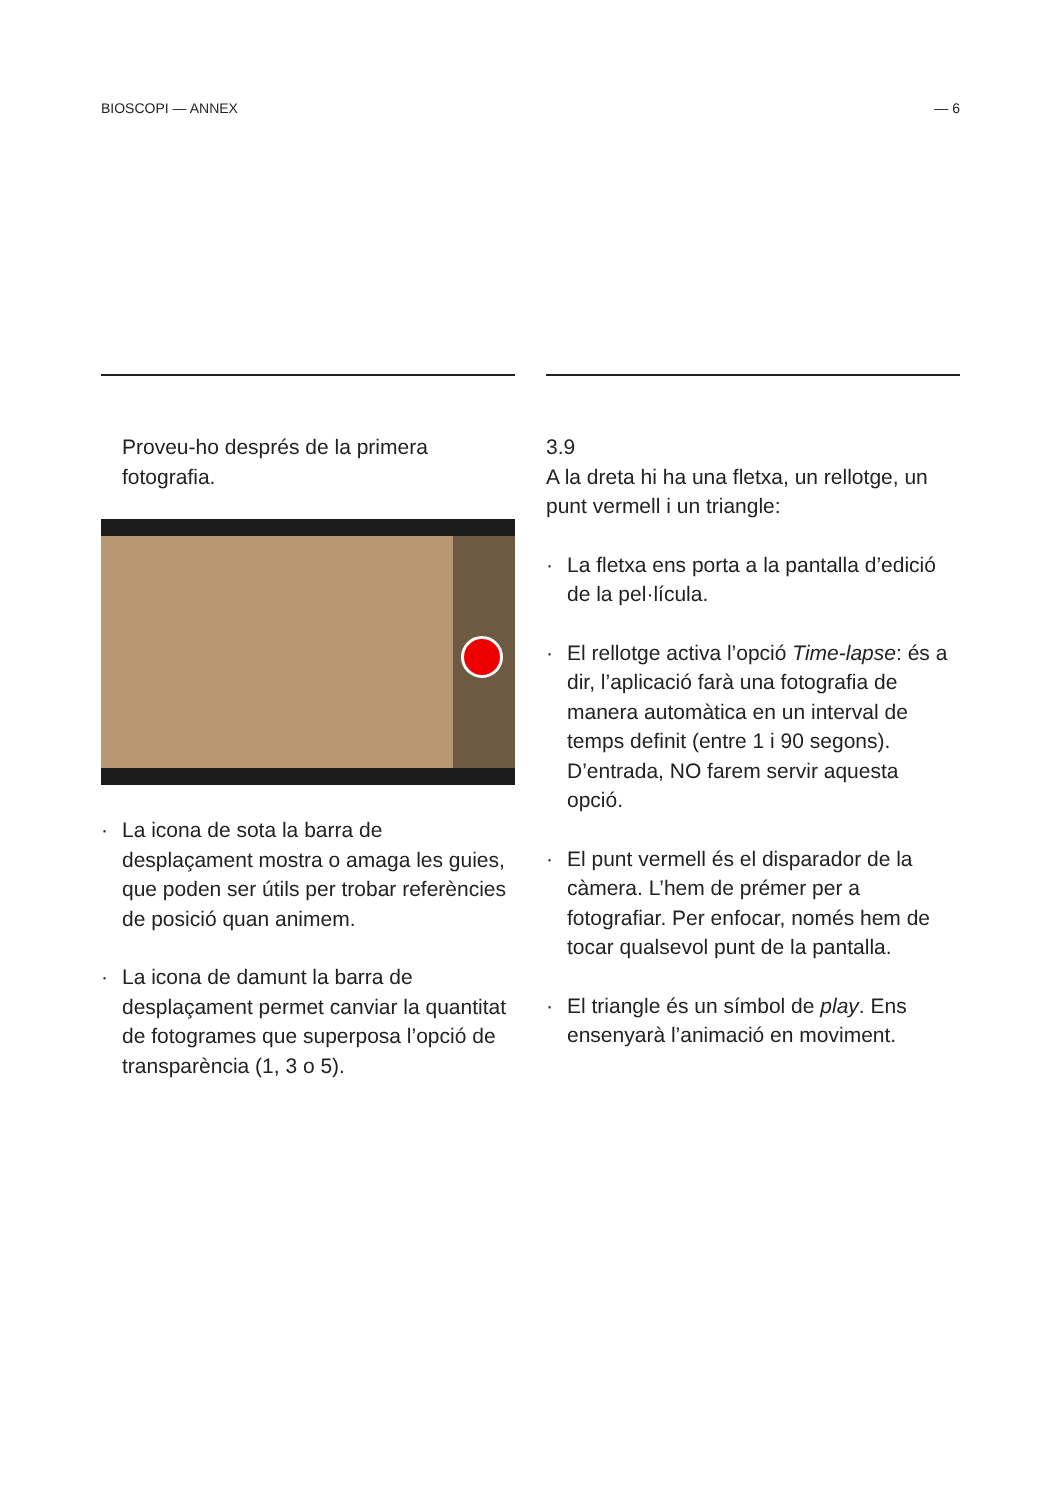BIOSCOPI — ANNEX — 6
Proveu-ho després de la primera fotografia.
· La icona de sota la barra de desplaçament mostra o amaga les guies, que poden ser útils per trobar referències de posició quan animem.
· La icona de damunt la barra de desplaçament permet canviar la quantitat de fotogrames que superposa l’opció de transparència (1, 3 o 5).
3.9
A la dreta hi ha una fletxa, un rellotge, un punt vermell i un triangle:
· La fletxa ens porta a la pantalla d’edició de la pel·lícula.
· El rellotge activa l’opció Time-lapse: és a dir, l’aplicació farà una fotografia de manera automàtica en un interval de temps definit (entre 1 i 90 segons). D’entrada, NO farem servir aquesta opció.
· El punt vermell és el disparador de la càmera. L’hem de prémer per a fotografiar. Per enfocar, només hem de tocar qualsevol punt de la pantalla.
· El triangle és un símbol de play. Ens ensenyarà l’animació en moviment.